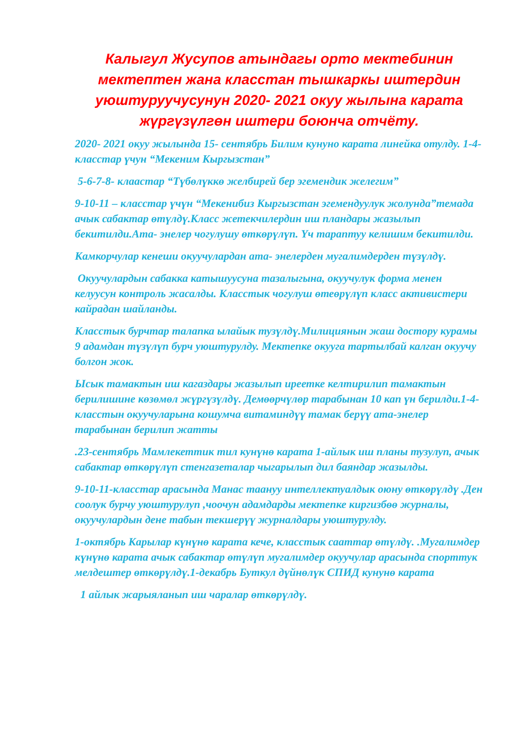Калыгул Жусупов атындагы орто мектебинин мектептен жана класстан тышкаркы иштердин уюштуруучусунун 2020- 2021 окуу жылына карата жүргүзүлгөн иштери боюнча отчёту.
2020- 2021 окуу жылында 15- сентябрь Билим кунуно карата линейка отулду. 1-4- класстар үчун “Мекеним Кыргызстан”
5-6-7-8- клаастар “Түбөлүккө желбирей бер эгемендик желегим”
9-10-11 – класстар үчүн “Мекенибиз Кыргызстан эгемендуулук жолунда”темада ачык сабактар өтүлдү.Класс жетекчилердин иш пландары жазылып бекитилди.Ата- энелер чогулушу өткөрүлүп. Үч тараптуу келишим бекитилди.
Камкорчулар кенеши окуучулардан ата- энелерден мугалимдерден түзүлдү.
Окуучулардын сабакка катышуусуна тазалыгына, окуучулук форма менен келуусун контроль жасалды. Класстык чогулуш өтеөрүлүп класс активистери кайрадан шайланды.
Класстык бурчтар талапка ылайык тузүлдү.Милициянын жаш достору курамы 9 адамдан түзүлүп бурч уюштурулду. Мектепке окууга тартылбай калган окуучу болгон жок.
Ысык тамактын иш кагаздары жазылып иреетке келтирилип тамактын берилишине көзөмөл жүргүзүлдү. Демөөрчүлөр тарабынан 10 кап үн берилди.1-4-класстын окуучуларына кошумча витаминдүү тамак берүү ата-энелер тарабынан берилип жатты
.23-сентябрь Мамлекеттик тил кунүнө карата 1-айлык иш планы тузулуп, ачык сабактар өткөрүлүп стенгазеталар чыгарылып дил баяндар жазылды.
9-10-11-класстар арасында Манас таануу интеллектуалдык оюну өткөрүлдү .Ден соолук бурчу уюштурулуп ,чоочун адамдарды мектепке киргизбөө журналы, окуучулардын дене табын текшерүү журналдары уюштурулду.
1-октябрь Карылар күнүнө карата кече, класстык сааттар өтүлдү. .Мугалимдер күнүнө карата ачык сабактар өтүлүп мугалимдер окуучулар арасында спорттук мелдештер өткөрүлдү.1-декабрь Буткул дүйнөлүк СПИД кунунө карата
1 айлык жарыяланып иш чаралар өткөрүлдү.